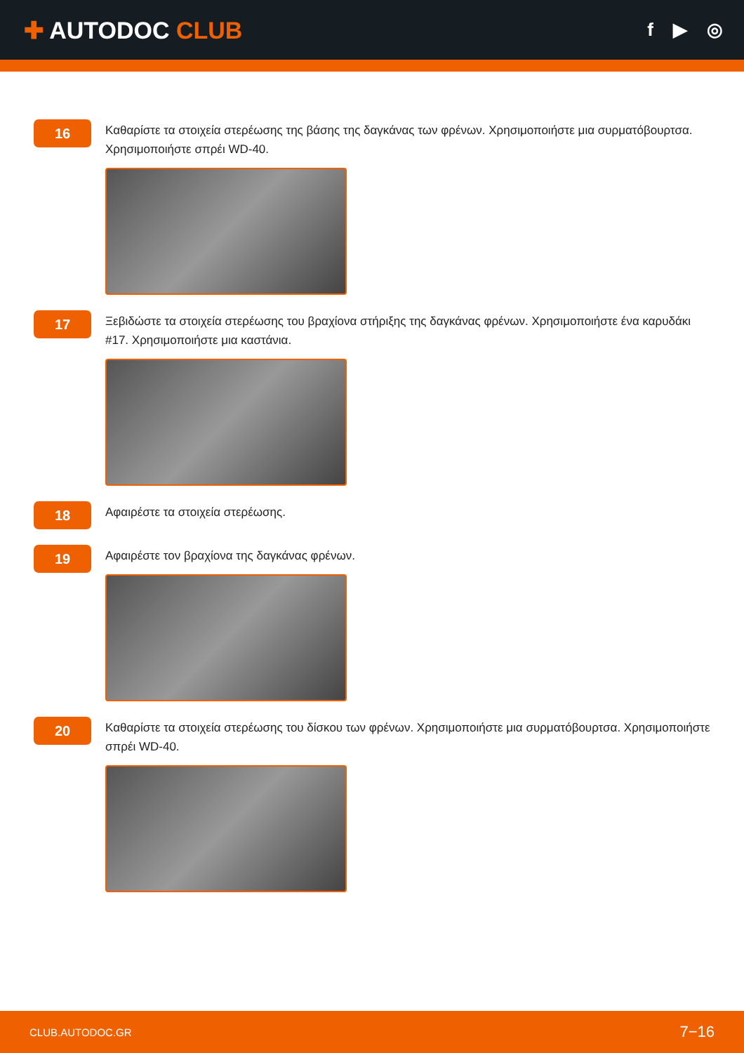✚ AUTODOC CLUB
f ▶ ◎
16
Καθαρίστε τα στοιχεία στερέωσης της βάσης της δαγκάνας των φρένων. Χρησιμοποιήστε μια συρματόβουρτσα. Χρησιμοποιήστε σπρέι WD-40.
17
Ξεβιδώστε τα στοιχεία στερέωσης του βραχίονα στήριξης της δαγκάνας φρένων. Χρησιμοποιήστε ένα καρυδάκι #17. Χρησιμοποιήστε μια καστάνια.
18
Αφαιρέστε τα στοιχεία στερέωσης.
19
Αφαιρέστε τον βραχίονα της δαγκάνας φρένων.
20
Καθαρίστε τα στοιχεία στερέωσης του δίσκου των φρένων. Χρησιμοποιήστε μια συρματόβουρτσα. Χρησιμοποιήστε σπρέι WD-40.
CLUB.AUTODOC.GR 7−16